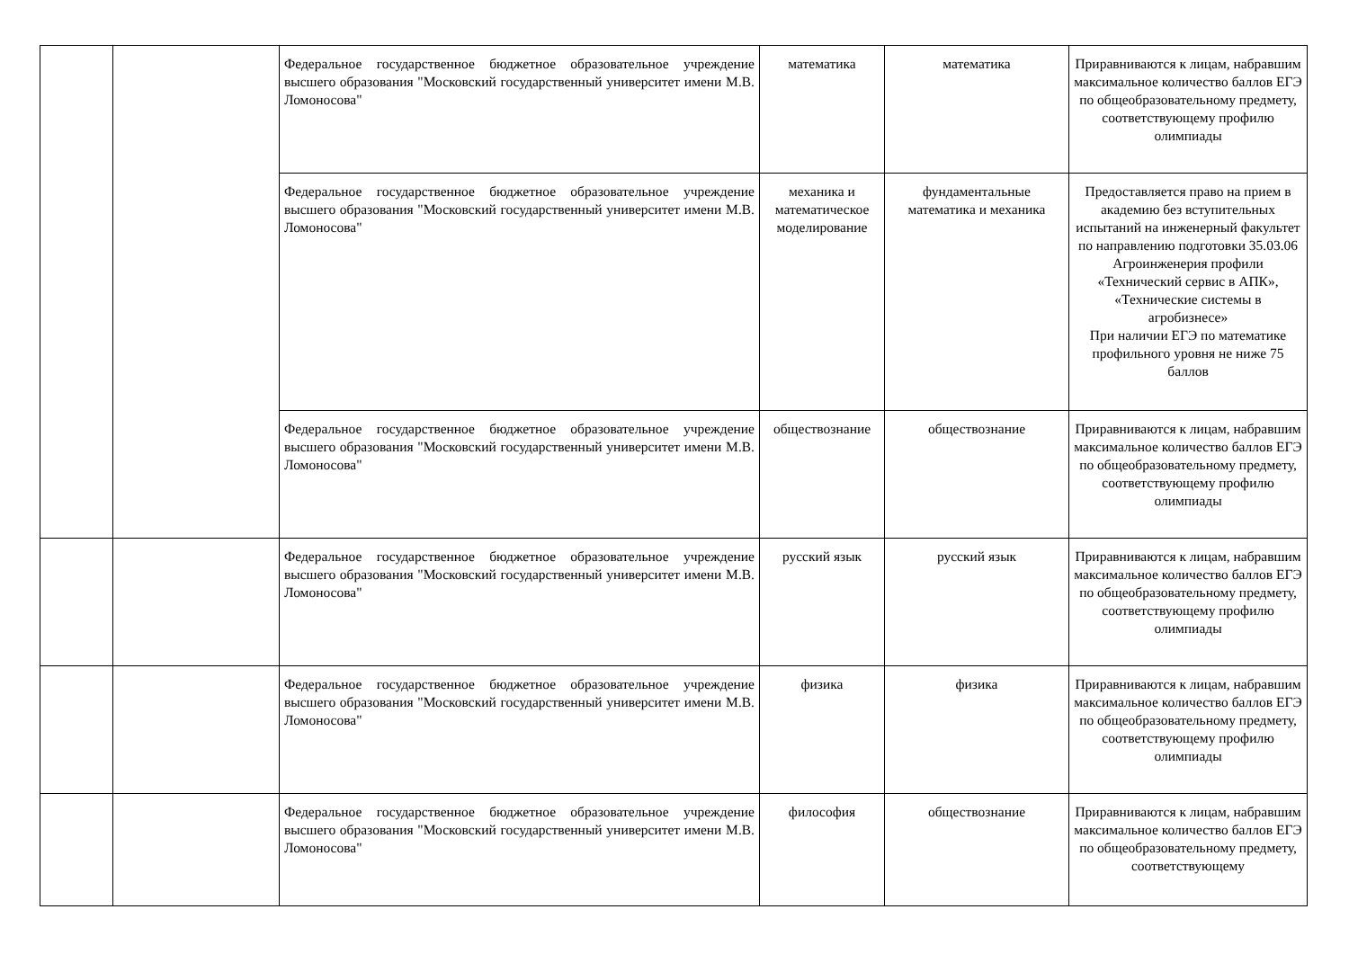| | | Федеральное государственное бюджетное образовательное учреждение высшего образования "Московский государственный университет имени М.В. Ломоносова" | математика | математика | Приравниваются к лицам, набравшим максимальное количество баллов ЕГЭ по общеобразовательному предмету, соответствующему профилю олимпиады |
| | | Федеральное государственное бюджетное образовательное учреждение высшего образования "Московский государственный университет имени М.В. Ломоносова" | механика и математическое моделирование | фундаментальные математика и механика | Предоставляется право на прием в академию без вступительных испытаний на инженерный факультет по направлению подготовки 35.03.06 Агроинженерия профили «Технический сервис в АПК», «Технические системы в агробизнесе» При наличии ЕГЭ по математике профильного уровня не ниже 75 баллов |
| | | Федеральное государственное бюджетное образовательное учреждение высшего образования "Московский государственный университет имени М.В. Ломоносова" | обществознание | обществознание | Приравниваются к лицам, набравшим максимальное количество баллов ЕГЭ по общеобразовательному предмету, соответствующему профилю олимпиады |
| | | Федеральное государственное бюджетное образовательное учреждение высшего образования "Московский государственный университет имени М.В. Ломоносова" | русский язык | русский язык | Приравниваются к лицам, набравшим максимальное количество баллов ЕГЭ по общеобразовательному предмету, соответствующему профилю олимпиады |
| | | Федеральное государственное бюджетное образовательное учреждение высшего образования "Московский государственный университет имени М.В. Ломоносова" | физика | физика | Приравниваются к лицам, набравшим максимальное количество баллов ЕГЭ по общеобразовательному предмету, соответствующему профилю олимпиады |
| | | Федеральное государственное бюджетное образовательное учреждение высшего образования "Московский государственный университет имени М.В. Ломоносова" | философия | обществознание | Приравниваются к лицам, набравшим максимальное количество баллов ЕГЭ по общеобразовательному предмету, соответствующему |